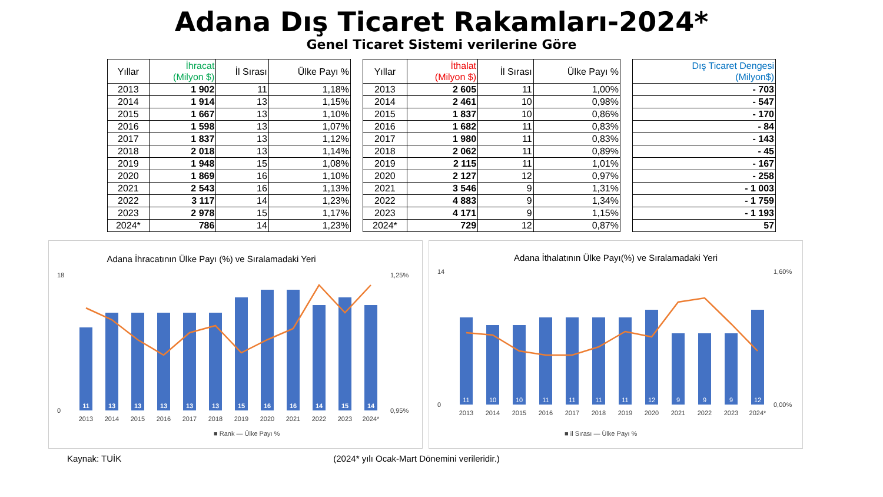Adana Dış Ticaret Rakamları-2024*
Genel Ticaret Sistemi verilerine Göre
| Yıllar | İhracat (Milyon $) | İl Sırası | Ülke Payı % |
| --- | --- | --- | --- |
| 2013 | 1 902 | 11 | 1,18% |
| 2014 | 1 914 | 13 | 1,15% |
| 2015 | 1 667 | 13 | 1,10% |
| 2016 | 1 598 | 13 | 1,07% |
| 2017 | 1 837 | 13 | 1,12% |
| 2018 | 2 018 | 13 | 1,14% |
| 2019 | 1 948 | 15 | 1,08% |
| 2020 | 1 869 | 16 | 1,10% |
| 2021 | 2 543 | 16 | 1,13% |
| 2022 | 3 117 | 14 | 1,23% |
| 2023 | 2 978 | 15 | 1,17% |
| 2024* | 786 | 14 | 1,23% |
| Yıllar | İthalat (Milyon $) | İl Sırası | Ülke Payı % |
| --- | --- | --- | --- |
| 2013 | 2 605 | 11 | 1,00% |
| 2014 | 2 461 | 10 | 0,98% |
| 2015 | 1 837 | 10 | 0,86% |
| 2016 | 1 682 | 11 | 0,83% |
| 2017 | 1 980 | 11 | 0,83% |
| 2018 | 2 062 | 11 | 0,89% |
| 2019 | 2 115 | 11 | 1,01% |
| 2020 | 2 127 | 12 | 0,97% |
| 2021 | 3 546 | 9 | 1,31% |
| 2022 | 4 883 | 9 | 1,34% |
| 2023 | 4 171 | 9 | 1,15% |
| 2024* | 729 | 12 | 0,87% |
| Dış Ticaret Dengesi (Milyon$) |
| --- |
| - 703 |
| - 547 |
| - 170 |
| - 84 |
| - 143 |
| - 45 |
| - 167 |
| - 258 |
| - 1 003 |
| - 1 759 |
| - 1 193 |
| 57 |
Adana İhracatının Ülke Payı (%) ve Sıralamadaki Yeri
11
13
13
13
13
13
15
16
16
14
15
14
2013
2014
2015
2016
2017
2018
2019
2020
2021
2022
2023
2024*
0
18
0,95%
1,25%
■ Rank — Ülke Payı %
Adana İthalatının Ülke Payı(%) ve Sıralamadaki Yeri
11
10
10
11
11
11
11
12
9
9
9
12
2013
2014
2015
2016
2017
2018
2019
2020
2021
2022
2023
2024*
0
14
0,00%
1,60%
■ il Sırası — Ülke Payı %
Kaynak: TUİK (2024* yılı Ocak-Mart Dönemini verileridir.)